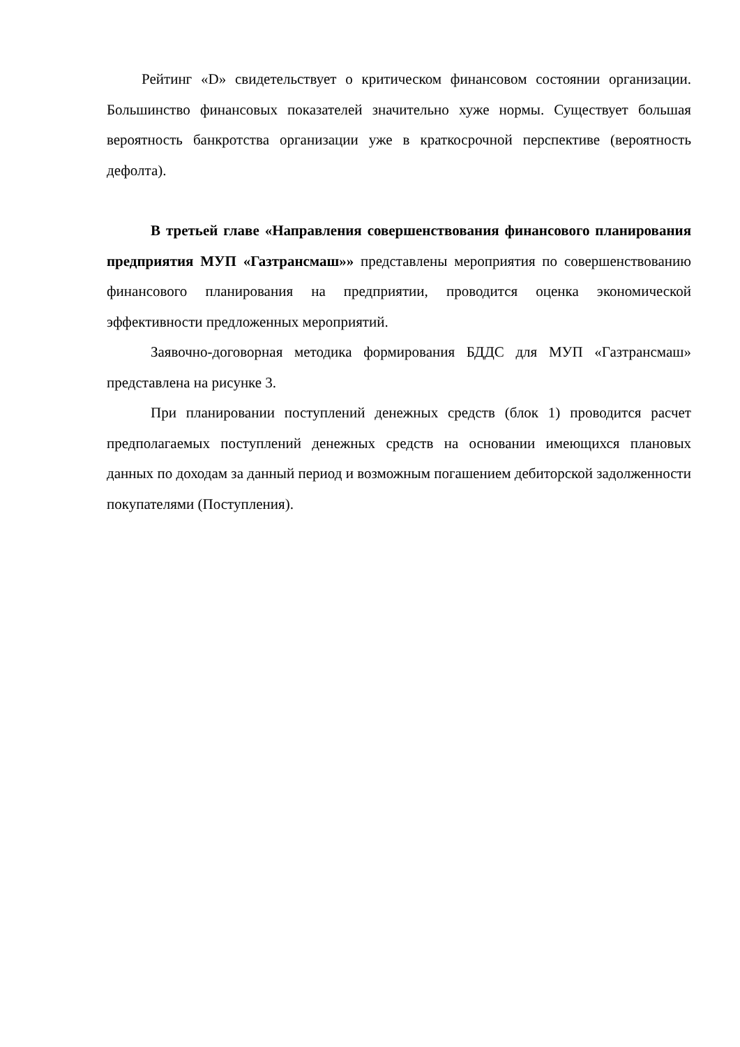Рейтинг «D» свидетельствует о критическом финансовом состоянии организации. Большинство финансовых показателей значительно хуже нормы. Существует большая вероятность банкротства организации уже в краткосрочной перспективе (вероятность дефолта).
В третьей главе «Направления совершенствования финансового планирования предприятия МУП «Газтрансмаш»» представлены мероприятия по совершенствованию финансового планирования на предприятии, проводится оценка экономической эффективности предложенных мероприятий.
Заявочно-договорная методика формирования БДДС для МУП «Газтрансмаш» представлена на рисунке 3.
При планировании поступлений денежных средств (блок 1) проводится расчет предполагаемых поступлений денежных средств на основании имеющихся плановых данных по доходам за данный период и возможным погашением дебиторской задолженности покупателями (Поступления).